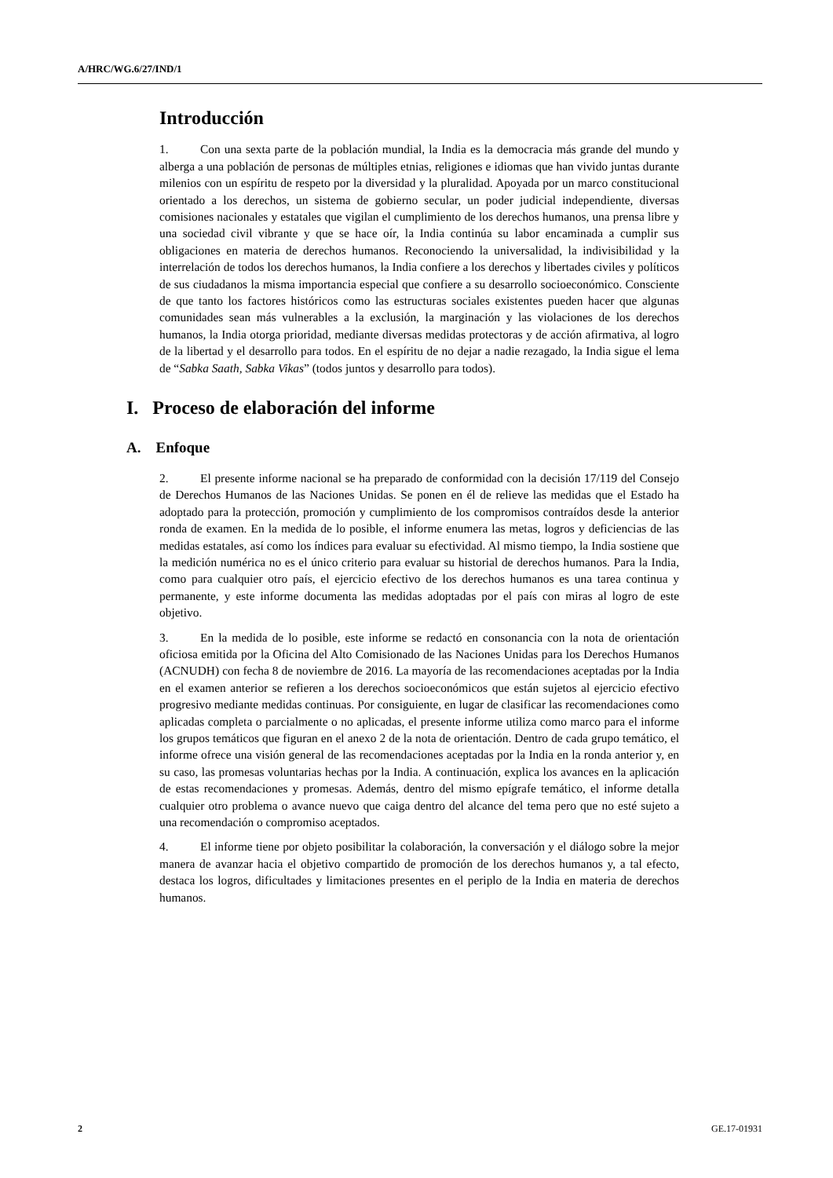A/HRC/WG.6/27/IND/1
Introducción
1. Con una sexta parte de la población mundial, la India es la democracia más grande del mundo y alberga a una población de personas de múltiples etnias, religiones e idiomas que han vivido juntas durante milenios con un espíritu de respeto por la diversidad y la pluralidad. Apoyada por un marco constitucional orientado a los derechos, un sistema de gobierno secular, un poder judicial independiente, diversas comisiones nacionales y estatales que vigilan el cumplimiento de los derechos humanos, una prensa libre y una sociedad civil vibrante y que se hace oír, la India continúa su labor encaminada a cumplir sus obligaciones en materia de derechos humanos. Reconociendo la universalidad, la indivisibilidad y la interrelación de todos los derechos humanos, la India confiere a los derechos y libertades civiles y políticos de sus ciudadanos la misma importancia especial que confiere a su desarrollo socioeconómico. Consciente de que tanto los factores históricos como las estructuras sociales existentes pueden hacer que algunas comunidades sean más vulnerables a la exclusión, la marginación y las violaciones de los derechos humanos, la India otorga prioridad, mediante diversas medidas protectoras y de acción afirmativa, al logro de la libertad y el desarrollo para todos. En el espíritu de no dejar a nadie rezagado, la India sigue el lema de “Sabka Saath, Sabka Vikas” (todos juntos y desarrollo para todos).
I. Proceso de elaboración del informe
A. Enfoque
2. El presente informe nacional se ha preparado de conformidad con la decisión 17/119 del Consejo de Derechos Humanos de las Naciones Unidas. Se ponen en él de relieve las medidas que el Estado ha adoptado para la protección, promoción y cumplimiento de los compromisos contraídos desde la anterior ronda de examen. En la medida de lo posible, el informe enumera las metas, logros y deficiencias de las medidas estatales, así como los índices para evaluar su efectividad. Al mismo tiempo, la India sostiene que la medición numérica no es el único criterio para evaluar su historial de derechos humanos. Para la India, como para cualquier otro país, el ejercicio efectivo de los derechos humanos es una tarea continua y permanente, y este informe documenta las medidas adoptadas por el país con miras al logro de este objetivo.
3. En la medida de lo posible, este informe se redactó en consonancia con la nota de orientación oficiosa emitida por la Oficina del Alto Comisionado de las Naciones Unidas para los Derechos Humanos (ACNUDH) con fecha 8 de noviembre de 2016. La mayoría de las recomendaciones aceptadas por la India en el examen anterior se refieren a los derechos socioeconómicos que están sujetos al ejercicio efectivo progresivo mediante medidas continuas. Por consiguiente, en lugar de clasificar las recomendaciones como aplicadas completa o parcialmente o no aplicadas, el presente informe utiliza como marco para el informe los grupos temáticos que figuran en el anexo 2 de la nota de orientación. Dentro de cada grupo temático, el informe ofrece una visión general de las recomendaciones aceptadas por la India en la ronda anterior y, en su caso, las promesas voluntarias hechas por la India. A continuación, explica los avances en la aplicación de estas recomendaciones y promesas. Además, dentro del mismo epígrafe temático, el informe detalla cualquier otro problema o avance nuevo que caiga dentro del alcance del tema pero que no esté sujeto a una recomendación o compromiso aceptados.
4. El informe tiene por objeto posibilitar la colaboración, la conversación y el diálogo sobre la mejor manera de avanzar hacia el objetivo compartido de promoción de los derechos humanos y, a tal efecto, destaca los logros, dificultades y limitaciones presentes en el periplo de la India en materia de derechos humanos.
2 GE.17-01931